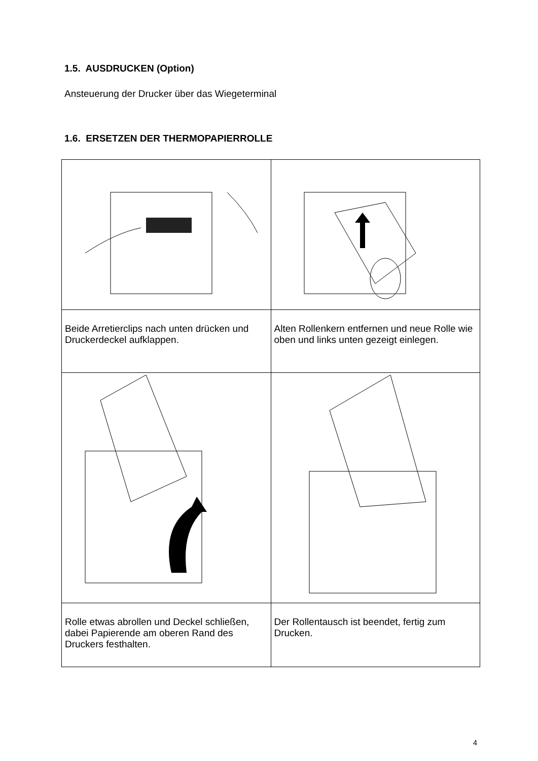1.5. AUSDRUCKEN (Option)
Ansteuerung der Drucker über das Wiegeterminal
1.6. ERSETZEN DER THERMOPAPIERROLLE
| Beide Arretierclips nach unten drücken und Druckerdeckel aufklappen. | Alten Rollenkern entfernen und neue Rolle wie oben und links unten gezeigt einlegen. |
| Rolle etwas abrollen und Deckel schließen, dabei Papierende am oberen Rand des Druckers festhalten. | Der Rollentausch ist beendet, fertig zum Drucken. |
4